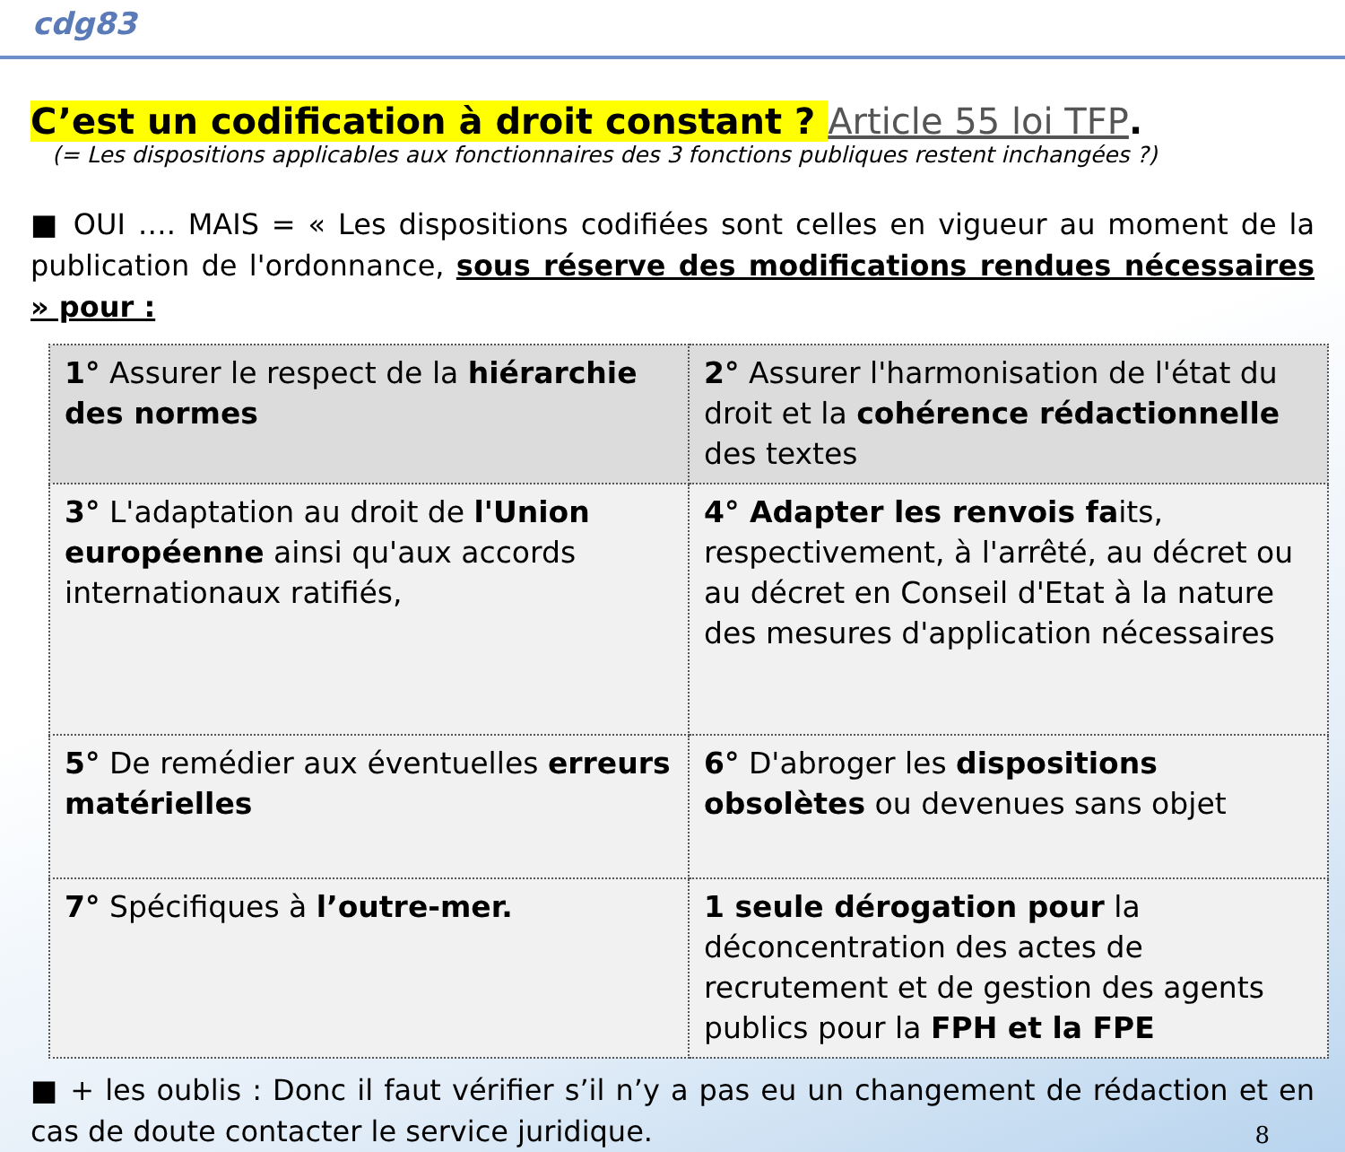cdg83
C’est un codification à droit constant ? Article 55 loi TFP.
(= Les dispositions applicables aux fonctionnaires des 3 fonctions publiques restent inchangées ?)
■ OUI …. MAIS = « Les dispositions codifiées sont celles en vigueur au moment de la publication de l'ordonnance, sous réserve des modifications rendues nécessaires » pour :
| 1° Assurer le respect de la hiérarchie des normes | 2° Assurer l'harmonisation de l'état du droit et la cohérence rédactionnelle des textes |
| 3° L'adaptation au droit de l'Union européenne ainsi qu'aux accords internationaux ratifiés, | 4° Adapter les renvois fa its, respectivement, à l'arrêté, au décret ou au décret en Conseil d'Etat à la nature des mesures d'application nécessaires |
| 5° De remédier aux éventuelles erreurs matérielles | 6° D'abroger les dispositions obsolètes ou devenues sans objet |
| 7° Spécifiques à l’outre-mer. | 1 seule dérogation pour la déconcentration des actes de recrutement et de gestion des agents publics pour la FPH et la FPE |
■ + les oublis : Donc il faut vérifier s’il n’y a pas eu un changement de rédaction et en cas de doute contacter le service juridique.
8